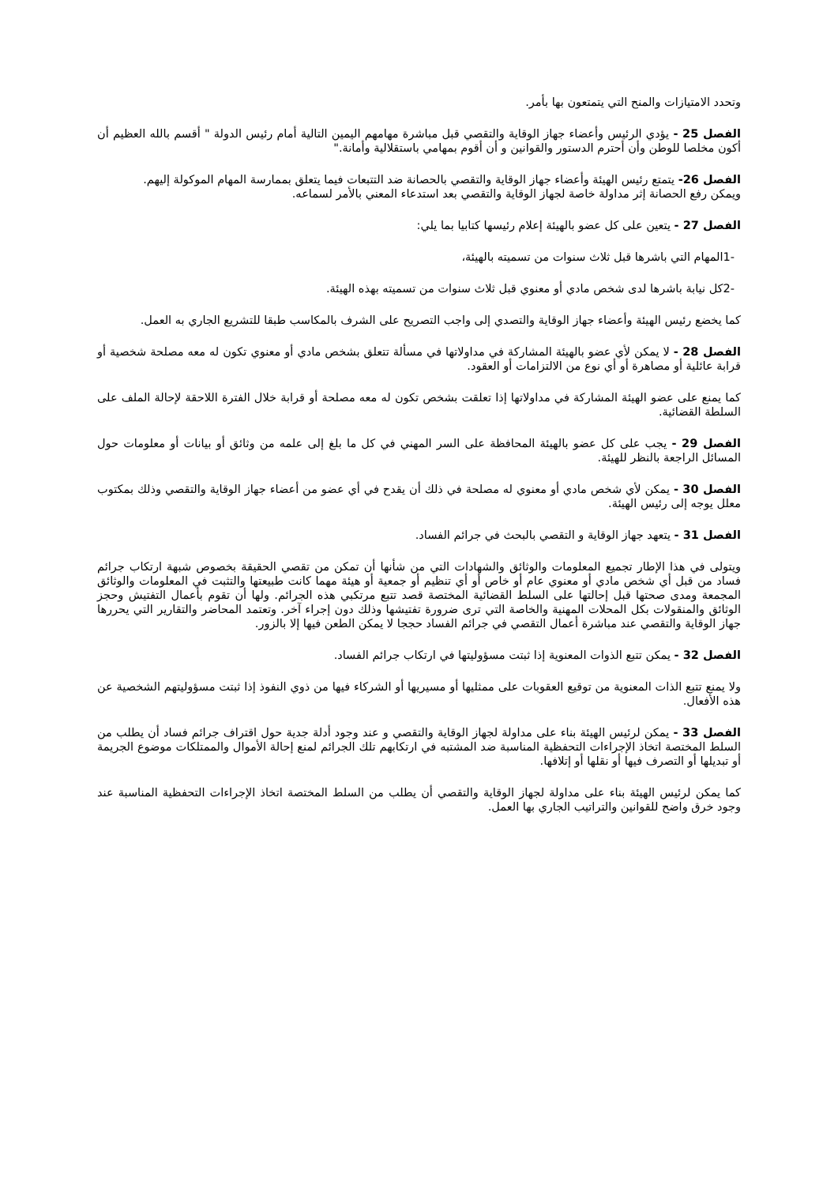وتحدد الامتيازات والمنح التي يتمتعون بها بأمر.
الفصل 25 - يؤدي الرئيس وأعضاء جهاز الوقاية والتقصي قبل مباشرة مهامهم اليمين التالية أمام رئيس الدولة " أقسم بالله العظيم أن أكون مخلصا للوطن وأن أحترم الدستور والقوانين و أن أقوم بمهامي باستقلالية وأمانة."
الفصل 26- يتمتع رئيس الهيئة وأعضاء جهاز الوقاية والتقصي بالحصانة ضد التتبعات فيما يتعلق بممارسة المهام الموكولة إليهم.
ويمكن رفع الحصانة إثر مداولة خاصة لجهاز الوقاية والتقصي بعد استدعاء المعني بالأمر لسماعه.
الفصل 27 - يتعين على كل عضو بالهيئة إعلام رئيسها كتابيا بما يلي:
-1المهام التي باشرها قبل ثلاث سنوات من تسميته بالهيئة،
-2كل نيابة باشرها لدى شخص مادي أو معنوي قبل ثلاث سنوات من تسميته بهذه الهيئة.
كما يخضع رئيس الهيئة وأعضاء جهاز الوقاية والتصدي إلى واجب التصريح على الشرف بالمكاسب طبقا للتشريع الجاري به العمل.
الفصل 28 - لا يمكن لأي عضو بالهيئة المشاركة في مداولاتها في مسألة تتعلق بشخص مادي أو معنوي تكون له معه مصلحة شخصية أو قرابة عائلية أو مصاهرة أو أي نوع من الالتزامات أو العقود.
كما يمنع على عضو الهيئة المشاركة في مداولاتها إذا تعلقت بشخص تكون له معه مصلحة أو قرابة خلال الفترة اللاحقة لإحالة الملف على السلطة القضائية.
الفصل 29 - يجب على كل عضو بالهيئة المحافظة على السر المهني في كل ما بلغ إلى علمه من وثائق أو بيانات أو معلومات حول المسائل الراجعة بالنظر للهيئة.
الفصل 30 - يمكن لأي شخص مادي أو معنوي له مصلحة في ذلك أن يقدح في أي عضو من أعضاء جهاز الوقاية والتقصي وذلك بمكتوب معلل يوجه إلى رئيس الهيئة.
الفصل 31 - يتعهد جهاز الوقاية و التقصي بالبحث في جرائم الفساد.
ويتولى في هذا الإطار تجميع المعلومات والوثائق والشهادات التي من شأنها أن تمكن من تقصي الحقيقة بخصوص شبهة ارتكاب جرائم فساد من قبل أي شخص مادي أو معنوي عام أو خاص أو أي تنظيم أو جمعية أو هيئة مهما كانت طبيعتها والتثبت في المعلومات والوثائق المجمعة ومدى صحتها قبل إحالتها على السلط القضائية المختصة قصد تتبع مرتكبي هذه الجرائم. ولها أن تقوم بأعمال التفتيش وحجز الوثائق والمنقولات بكل المحلات المهنية والخاصة التي ترى ضرورة تفتيشها وذلك دون إجراء آخر. وتعتمد المحاضر والتقارير التي يحررها جهاز الوقاية والتقصي عند مباشرة أعمال التقصي في جرائم الفساد حججا لا يمكن الطعن فيها إلا بالزور.
الفصل 32 - يمكن تتبع الذوات المعنوية إذا ثبتت مسؤوليتها في ارتكاب جرائم الفساد.
ولا يمنع تتبع الذات المعنوية من توقيع العقوبات على ممثليها أو مسيريها أو الشركاء فيها من ذوي النفوذ إذا ثبتت مسؤوليتهم الشخصية عن هذه الأفعال.
الفصل 33 - يمكن لرئيس الهيئة بناء على مداولة لجهاز الوقاية والتقصي و عند وجود أدلة جدية حول اقتراف جرائم فساد أن يطلب من السلط المختصة اتخاذ الإجراءات التحفظية المناسبة ضد المشتبه في ارتكابهم تلك الجرائم لمنع إحالة الأموال والممتلكات موضوع الجريمة أو تبديلها أو التصرف فيها أو نقلها أو إتلافها.
كما يمكن لرئيس الهيئة بناء على مداولة لجهاز الوقاية والتقصي أن يطلب من السلط المختصة اتخاذ الإجراءات التحفظية المناسبة عند وجود خرق واضح للقوانين والتراتيب الجاري بها العمل.